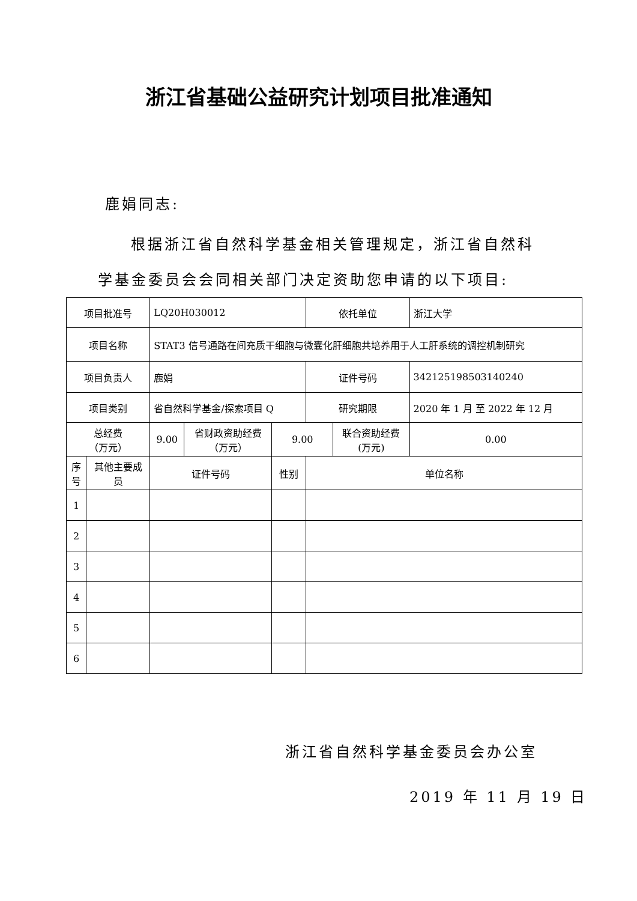浙江省基础公益研究计划项目批准通知
鹿娟同志:
根据浙江省自然科学基金相关管理规定，浙江省自然科
学基金委员会会同相关部门决定资助您申请的以下项目:
| 项目批准号 | | LQ20H030012 | | | 依托单位 | | 浙江大学 | |
| 项目名称 | | STAT3 信号通路在间充质干细胞与微囊化肝细胞共培养用于人工肝系统的调控机制研究 | | | | | | |
| 项目负责人 | | 鹿娟 | | | 证件号码 | | 342125198503140240 | |
| 项目类别 | | 省自然科学基金/探索项目 Q | | | 研究期限 | | 2020 年 1 月 至 2022 年 12 月 | |
| 总经费 （万元） | | 9.00 | 省财政资助经费 （万元） | 9.00 | | 联合资助经费 (万元) | | 0.00 |
| 序 号 | 其他主要成 员 | 证件号码 | | 性别 | 单位名称 | | | |
| 1 | | | | | | | | |
| 2 | | | | | | | | |
| 3 | | | | | | | | |
| 4 | | | | | | | | |
| 5 | | | | | | | | |
| 6 | | | | | | | | |
浙江省自然科学基金委员会办公室
2019 年 11 月 19 日